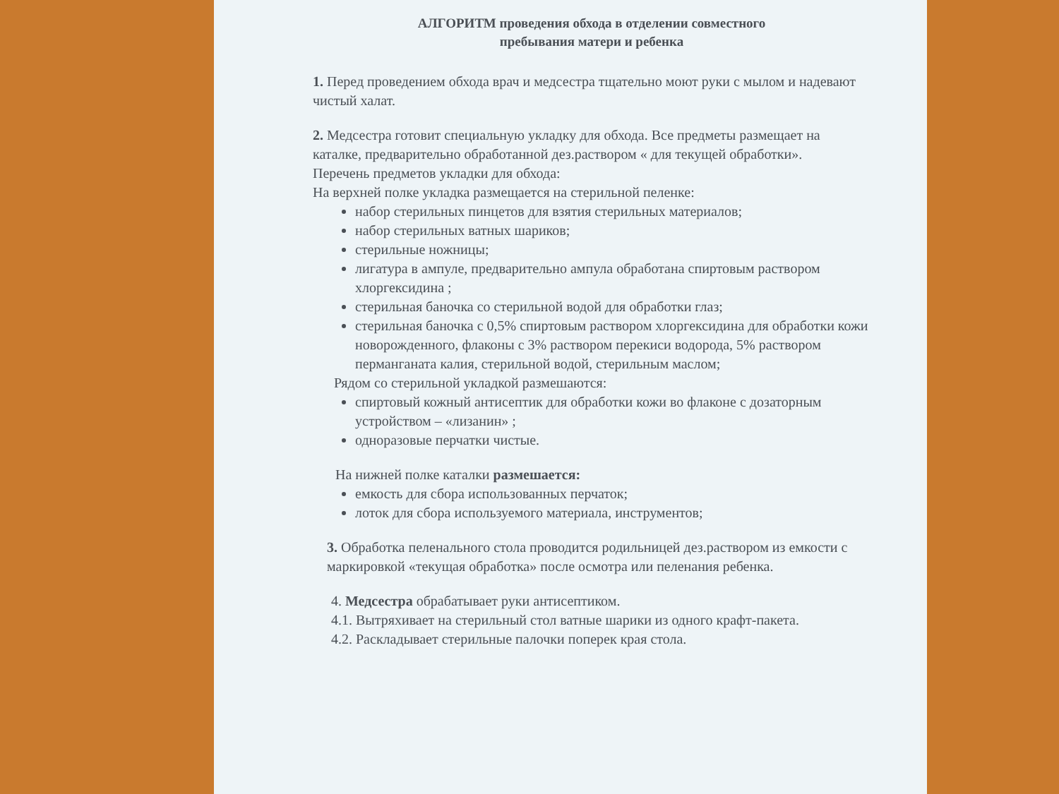АЛГОРИТМ проведения обхода в отделении совместного
пребывания матери и ребенка
1. Перед проведением обхода врач и медсестра тщательно моют руки с мылом и надевают чистый халат.
2. Медсестра готовит специальную укладку для обхода. Все предметы размещает на каталке, предварительно обработанной дез.раствором « для текущей обработки».
Перечень предметов укладки для обхода:
На верхней полке укладка размещается на стерильной пеленке:
набор стерильных пинцетов для взятия стерильных материалов;
набор стерильных ватных шариков;
стерильные ножницы;
лигатура в ампуле, предварительно ампула обработана спиртовым раствором хлоргексидина ;
стерильная баночка со стерильной водой для обработки глаз;
стерильная баночка с 0,5% спиртовым раствором хлоргексидина для обработки кожи новорожденного, флаконы с 3% раствором перекиси водорода, 5% раствором перманганата калия, стерильной водой, стерильным маслом;
Рядом со стерильной укладкой размешаются:
спиртовый кожный антисептик для обработки кожи во флаконе с дозаторным устройством – «лизанин» ;
одноразовые перчатки чистые.
На нижней полке каталки размешается:
емкость для сбора использованных перчаток;
лоток для сбора используемого материала, инструментов;
3. Обработка пеленального стола проводится родильницей дез.раствором из емкости с маркировкой «текущая обработка» после осмотра или пеленания ребенка.
4. Медсестра обрабатывает руки антисептиком.
4.1. Вытряхивает на стерильный стол ватные шарики из одного крафт-пакета.
4.2. Раскладывает стерильные палочки поперек края стола.